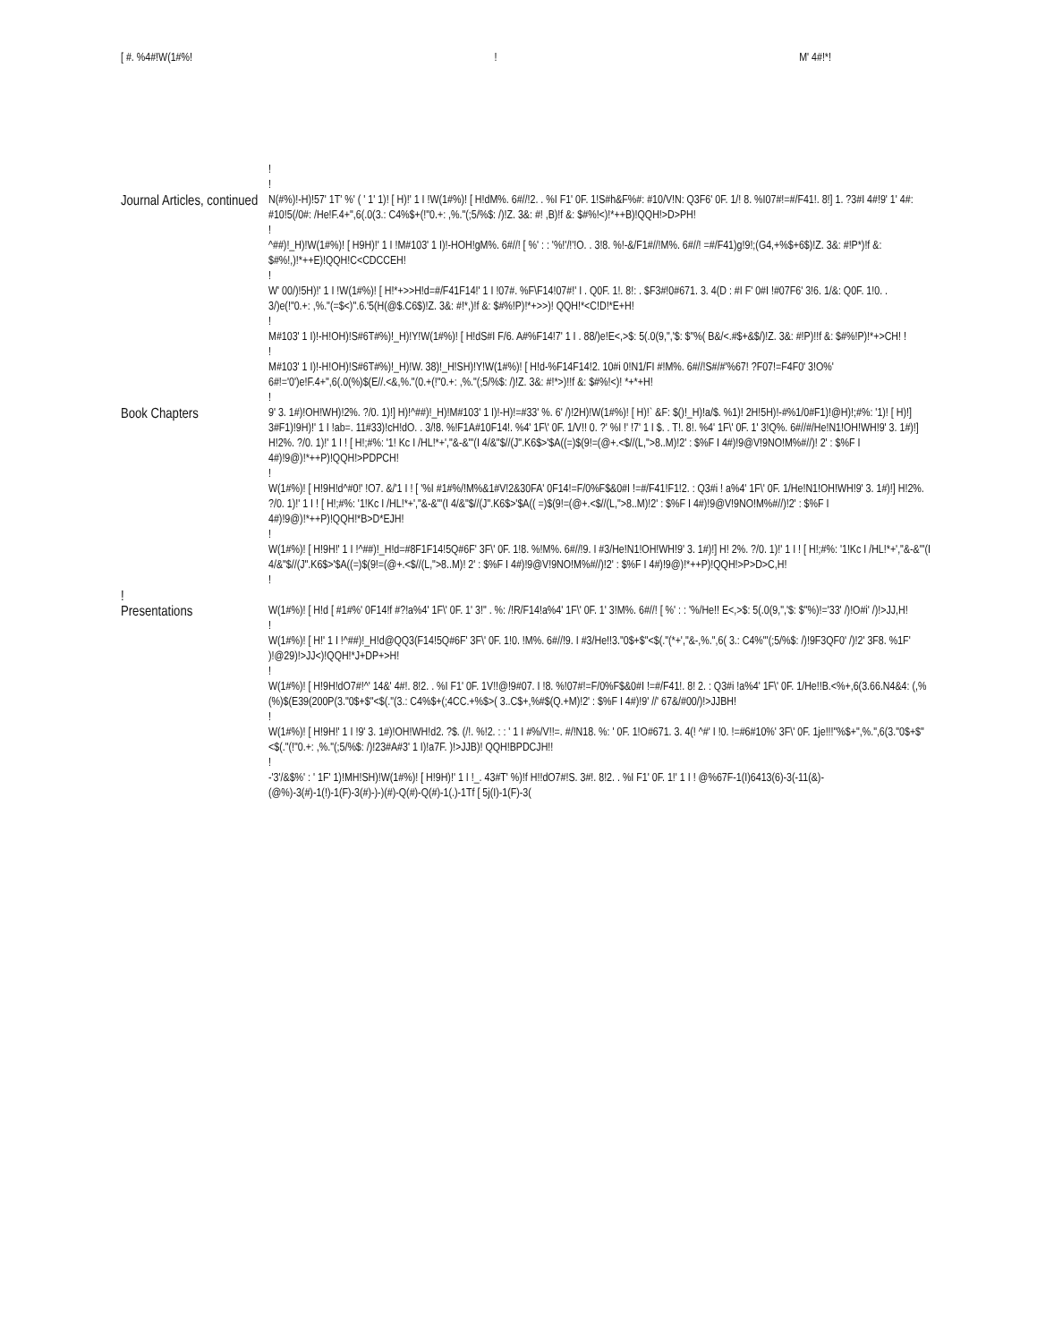[ #. %4#!W(1#%!! M' 4#!*!
!
!
Journal Articles, continued
N(#%)!-H)!57' 1T' %' ( ' 1' 1)! [ H)!' 1 I !W(1#%)! [ H!dM%. 6#//!2. . %I F1' 0F. 1!S#h&F%#: #10/V!N: Q3F6' 0F. 1/! 8. %I07#!=#/F41!. 8!] 1. ?3#I 4#!9' 1' 4#: #10!5(/0#: /He!F.4+",6(.0(3.: C4%$+(!"0.+: ,%."(;5/%$: /)!Z. 3&: #! ,B)!f &: $#%!<)!*++B)!QQH!>D>PH!
!
^##)!_H)!W(1#%)! [ H9H)!' 1 I !M#103' 1 I)!-HOH!gM%. 6#//! [ %' : : '%!'/!'!O. . 3!8. %!-&/F1#//!M%. 6#//! =#/F41)g!9!;(G4,+%$+6$)!Z. 3&: #!P*)!f &: $#%!,)!*++E)!QQH!C<CDCCEH!
!
W' 00/)!5H)!' 1 I !W(1#%)! [ H!*+>>H!d=#/F41F14!' 1 I !07#. %F\F14!07#!' I . Q0F. 1!. 8!: . $F3#!0#671. 3. 4(D : #I F' 0#I !#07F6' 3!6. 1/&: Q0F. 1!0. . 3/)e(!"0.+: ,%."(=$<)".6.'5(H(@$.C6$)!Z. 3&: #!*,)!f &: $#%!P)!*+>>)! QQH!*<C!D!*E+H!
!
M#103' 1 I)!-H!OH)!S#6T#%)!_H)!Y!W(1#%)! [ H!dS#I F/6. A#%F14!7' 1 I . 88/)e!E<,>$: 5(.0(9,",'$: $"%( B&/<.#$+&$/)!Z. 3&: #!P)!!f &: $#%!P)!*+>CH! !
!
M#103' 1 I)!-H!OH)!S#6T#%)!_H)!W. 38)!_H!SH)!Y!W(1#%)! [ H!d-%F14F14!2. 10#i 0!N1/FI #!M%. 6#//!S#/#'%67! ?F07!=F4F0' 3!O%' 6#!='0')e!F.4+",6(.0(%)$(E//.<&,%."(0.+(!"0.+: ,%."(;5/%$: /)!Z. 3&: #!*>)!!f &: $#%!<)! *+*+H!
!
Book Chapters
9' 3. 1#)!OH!WH)!2%. ?/0. 1)!] H)!^##)!_H)!M#103' 1 I)!-H)!=#33' %. 6' /)!2H)!W(1#%)! [ H)!` &F: $()!_H)!a/$. %1)! 2H!5H)!-#%1/0#F1)!@H)!;#%: '1)! [ H)!] 3#F1)!9H)!' 1 I !ab=. 11#33)!cH!dO. . 3/!8. %!F1A#10F14!. %4' 1F\' 0F. 1/V!! 0. ?' %I !' !7' 1 I $. . T!. 8!. %4' 1F\' 0F. 1' 3!Q%. 6#//#/He!N1!OH!WH!9' 3. 1#)!] H!2%. ?/0. 1)!' 1 I ! [ H!;#%: '1! Kc I /HL!*+',"&-&"'(I 4/&"$//(J".K6$>'$A((=)$(9!=(@+.<$//(L,">8..M)!2' : $%F I 4#)!9@V!9NO!M%#//)! 2' : $%F I 4#)!9@)!*++P)!QQH!>PDPCH!
!
W(1#%)! [ H!9H!d^#0!' !O7. &/'1 I ! [ '%I #1#%/!M%&1#V!2&30FA' 0F14!=F/0%F$&0#I !=#/F41!F1!2. : Q3#i ! a%4' 1F\' 0F. 1/He!N1!OH!WH!9' 3. 1#)!] H!2%. ?/0. 1)!' 1 I ! [ H!;#%: '1!Kc I /HL!*+',"&-&"'(I 4/&"$//(J".K6$>'$A(( =)$(9!=(@+.<$//(L,">8..M)!2' : $%F I 4#)!9@V!9NO!M%#//)!2' : $%F I 4#)!9@)!*++P)!QQH!*B>D*EJH!
!
W(1#%)! [ H!9H!' 1 I !^##)!_H!d=#8F1F14!5Q#6F' 3F\' 0F. 1!8. %!M%. 6#//!9. I #3/He!N1!OH!WH!9' 3. 1#)!] H! 2%. ?/0. 1)!' 1 I ! [ H!;#%: '1!Kc I /HL!*+',"&-&"'(I 4/&"$//(J".K6$>'$A((=)$(9!=(@+.<$//(L,">8..M)! 2' : $%F I 4#)!9@V!9NO!M%#//)!2' : $%F I 4#)!9@)!*++P)!QQH!>P>D>C,H!
!
!
Presentations
W(1#%)! [ H!d [ #1#%' 0F14!f #?!a%4' 1F\' 0F. 1' 3!" . %: /!R/F14!a%4' 1F\' 0F. 1' 3!M%. 6#//! [ %' : : '%/He!! E<,>$: 5(.0(9,",'$: $"%)!='33' /)!O#i' /)!>JJ,H!
!
W(1#%)! [ H!' 1 I !^##)!_H!d@QQ3(F14!5Q#6F' 3F\' 0F. 1!0. !M%. 6#//!9. I #3/He!!3."0$+$"<$(."(*+',"&-,%.",6( 3.: C4%"'(;5/%$: /)!9F3QF0' /)!2' 3F8. %1F' )!@29)!>JJ<)!QQH!*J+DP+>H!
!
W(1#%)! [ H!9H!dO7#!^' 14&' 4#!. 8!2. . %I F1' 0F. 1V!!@!9#07. I !8. %!07#!=F/0%F$&0#I !=#/F41!. 8! 2. : Q3#i !a%4' 1F\' 0F. 1/He!!B.<%+,6(3.66.N4&4: (,%(%)$(E39(200P(3."0$+$"<$(."(3.: C4%$+(;4CC.+%$>( 3..C$+,%#$(Q.+M)!2' : $%F I 4#)!9' //' 67&/#00/)!>JJBH!
!
W(1#%)! [ H!9H!' 1 I !9' 3. 1#)!OH!WH!d2. ?$. (/!. %!2. : : ' 1 I #%/V!!=. #/!N18. %: ' 0F. 1!O#671. 3. 4(! ^#' I !0. !=#6#10%' 3F\' 0F. 1je!!!"%$+",%.",6(3."0$+$"<$(."(!"0.+: ,%."(;5/%$: /)!23#A#3' 1 I)!a7F. )!>JJB)! QQH!BPDCJH!!
!
-'3'/&$%' : ' 1F' 1)!MH!SH)!W(1#%)! [ H!9H)!' 1 I !_. 43#T' %)!f H!!dO7#!S. 3#!. 8!2. . %I F1' 0F. 1!' 1 I ! @%67F-1(I)6413(6)-3(-11(&)-(@%)-3(#)-1(!)-1(F)-3(#)-)-)(#)-Q(#)-Q(#)-1(.)-1Tf [ 5j(I)-1(F)-3(